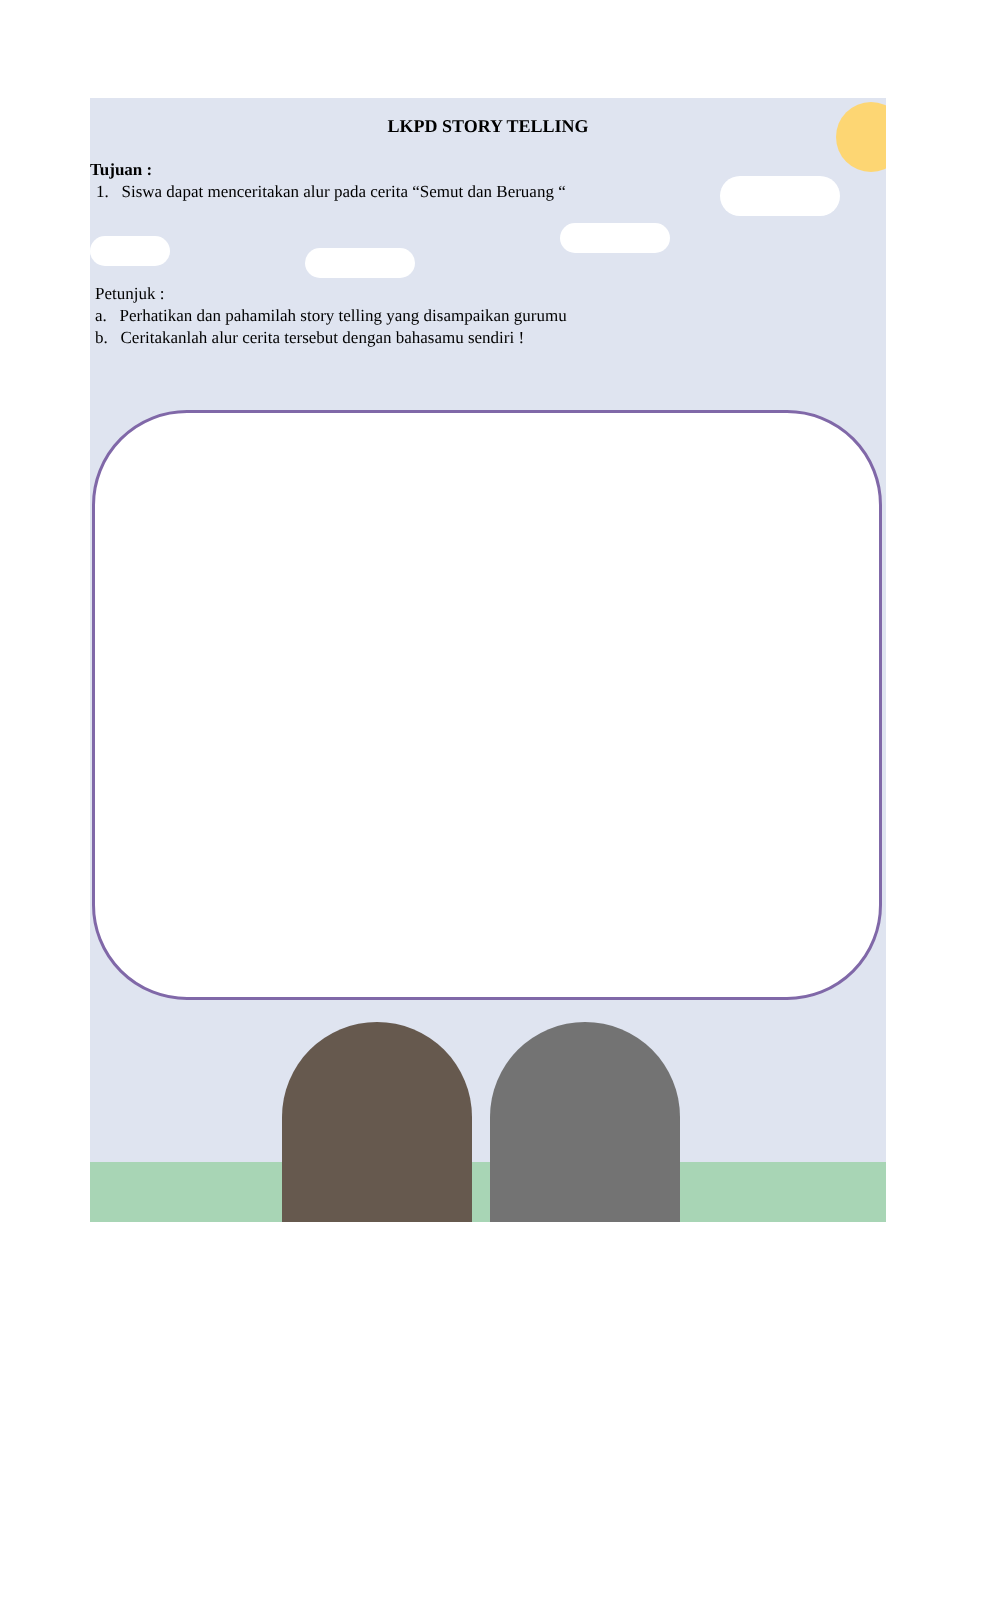LKPD STORY TELLING
Tujuan :
1. Siswa dapat menceritakan alur pada cerita “Semut dan Beruang “
Petunjuk :
a. Perhatikan dan pahamilah story telling yang disampaikan gurumu
b. Ceritakanlah alur cerita tersebut dengan bahasamu sendiri !